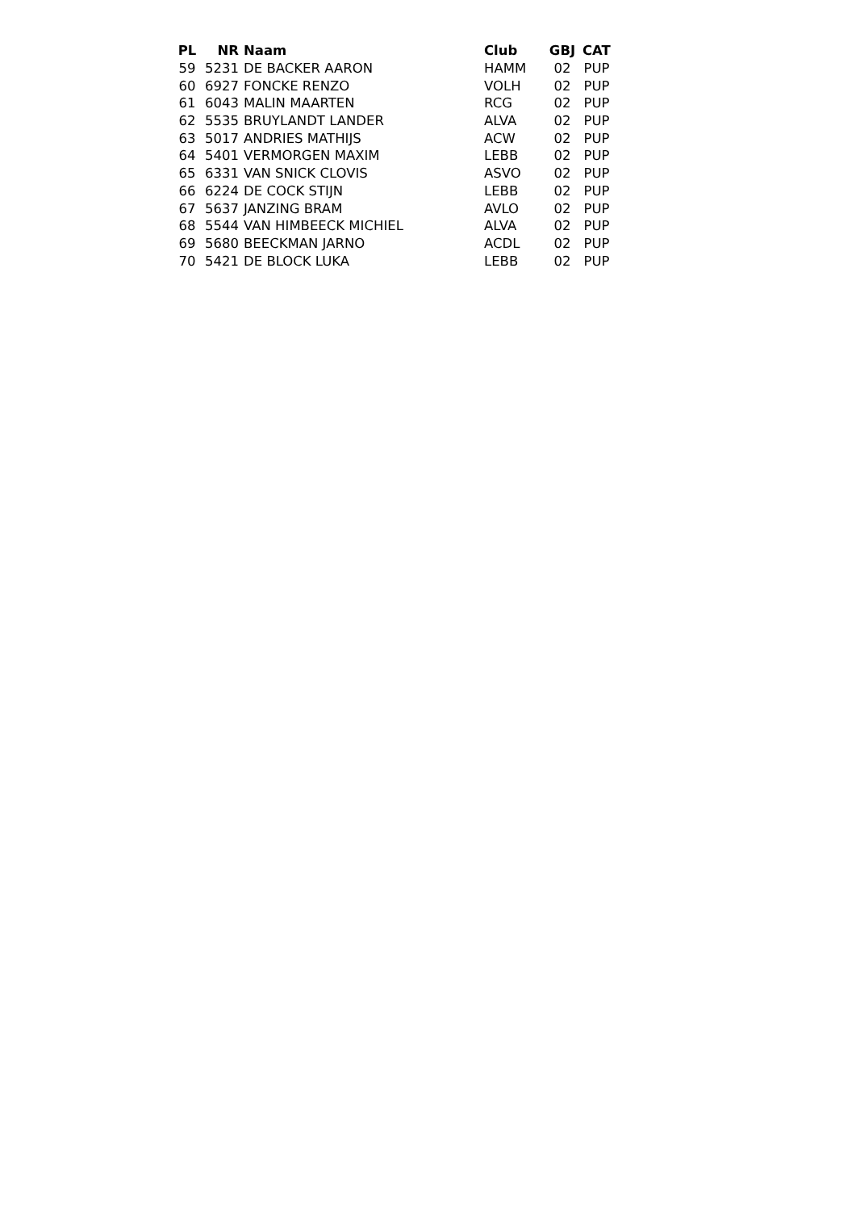| PL | NR | Naam | Club | GBJ | CAT |
| --- | --- | --- | --- | --- | --- |
| 59 | 5231 | DE BACKER AARON | HAMM | 02 | PUP |
| 60 | 6927 | FONCKE RENZO | VOLH | 02 | PUP |
| 61 | 6043 | MALIN MAARTEN | RCG | 02 | PUP |
| 62 | 5535 | BRUYLANDT LANDER | ALVA | 02 | PUP |
| 63 | 5017 | ANDRIES MATHIJS | ACW | 02 | PUP |
| 64 | 5401 | VERMORGEN MAXIM | LEBB | 02 | PUP |
| 65 | 6331 | VAN SNICK CLOVIS | ASVO | 02 | PUP |
| 66 | 6224 | DE COCK STIJN | LEBB | 02 | PUP |
| 67 | 5637 | JANZING BRAM | AVLO | 02 | PUP |
| 68 | 5544 | VAN HIMBEECK MICHIEL | ALVA | 02 | PUP |
| 69 | 5680 | BEECKMAN JARNO | ACDL | 02 | PUP |
| 70 | 5421 | DE BLOCK LUKA | LEBB | 02 | PUP |